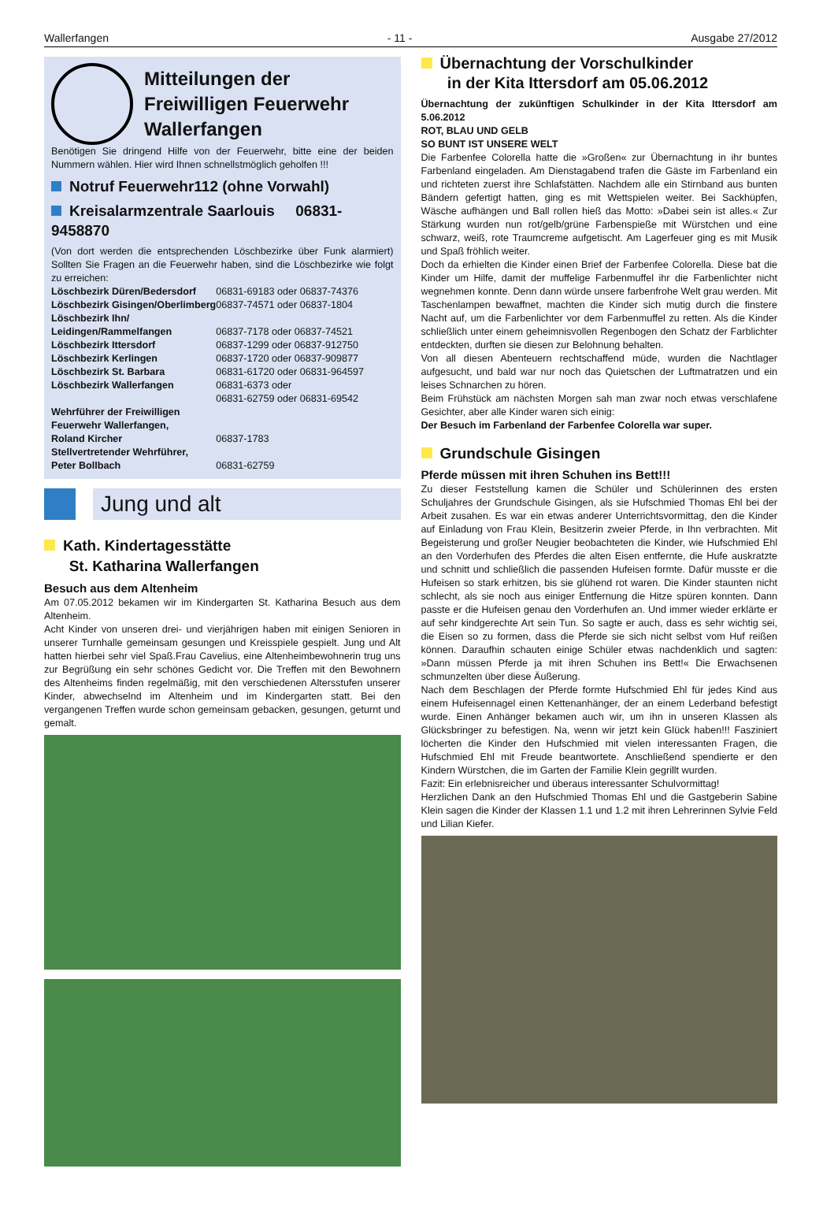Wallerfangen - 11 - Ausgabe 27/2012
Mitteilungen der Freiwilligen Feuerwehr Wallerfangen
Benötigen Sie dringend Hilfe von der Feuerwehr, bitte eine der beiden Nummern wählen. Hier wird Ihnen schnellstmöglich geholfen !!!
Notruf Feuerwehr112 (ohne Vorwahl)
Kreisalarmzentrale Saarlouis 06831-9458870
(Von dort werden die entsprechenden Löschbezirke über Funk alarmiert) Sollten Sie Fragen an die Feuerwehr haben, sind die Löschbezirke wie folgt zu erreichen:
| Löschbezirk Düren/Bedersdorf | 06831-69183 oder 06837-74376 |
| Löschbezirk Gisingen/Oberlimberg | 06837-74571 oder 06837-1804 |
| Löschbezirk Ihn/ Leidingen/Rammelfangen | 06837-7178 oder 06837-74521 |
| Löschbezirk Ittersdorf | 06837-1299 oder 06837-912750 |
| Löschbezirk Kerlingen | 06837-1720 oder 06837-909877 |
| Löschbezirk St. Barbara | 06831-61720 oder 06831-964597 |
| Löschbezirk Wallerfangen | 06831-6373 oder 06831-62759 oder 06831-69542 |
| Wehrführer der Freiwilligen Feuerwehr Wallerfangen, Roland Kircher | 06837-1783 |
| Stellvertretender Wehrführer, Peter Bollbach | 06831-62759 |
Jung und alt
Kath. Kindertagesstätte
St. Katharina Wallerfangen
Besuch aus dem Altenheim
Am 07.05.2012 bekamen wir im Kindergarten St. Katharina Besuch aus dem Altenheim.
Acht Kinder von unseren drei- und vierjährigen haben mit einigen Senioren in unserer Turnhalle gemeinsam gesungen und Kreisspiele gespielt. Jung und Alt hatten hierbei sehr viel Spaß.Frau Cavelius, eine Altenheimbewohnerin trug uns zur Begrüßung ein sehr schönes Gedicht vor. Die Treffen mit den Bewohnern des Altenheims finden regelmäßig, mit den verschiedenen Altersstufen unserer Kinder, abwechselnd im Altenheim und im Kindergarten statt. Bei den vergangenen Treffen wurde schon gemeinsam gebacken, gesungen, geturnt und gemalt.
Übernachtung der Vorschulkinder
in der Kita Ittersdorf am 05.06.2012
Übernachtung der zukünftigen Schulkinder in der Kita Ittersdorf am 5.06.2012
ROT, BLAU UND GELB
SO BUNT IST UNSERE WELT
Die Farbenfee Colorella hatte die »Großen« zur Übernachtung in ihr buntes Farbenland eingeladen. Am Dienstagabend trafen die Gäste im Farbenland ein und richteten zuerst ihre Schlafstätten. Nachdem alle ein Stirnband aus bunten Bändern gefertigt hatten, ging es mit Wettspielen weiter. Bei Sackhüpfen, Wäsche aufhängen und Ball rollen hieß das Motto: »Dabei sein ist alles.« Zur Stärkung wurden nun rot/gelb/grüne Farbenspieße mit Würstchen und eine schwarz, weiß, rote Traumcreme aufgetischt. Am Lagerfeuer ging es mit Musik und Spaß fröhlich weiter.
Doch da erhielten die Kinder einen Brief der Farbenfee Colorella. Diese bat die Kinder um Hilfe, damit der muffelige Farbenmuffel ihr die Farbenlichter nicht wegnehmen konnte. Denn dann würde unsere farbenfrohe Welt grau werden. Mit Taschenlampen bewaffnet, machten die Kinder sich mutig durch die finstere Nacht auf, um die Farbenlichter vor dem Farbenmuffel zu retten. Als die Kinder schließlich unter einem geheimnisvollen Regenbogen den Schatz der Farblichter entdeckten, durften sie diesen zur Belohnung behalten.
Von all diesen Abenteuern rechtschaffend müde, wurden die Nachtlager aufgesucht, und bald war nur noch das Quietschen der Luftmatratzen und ein leises Schnarchen zu hören.
Beim Frühstück am nächsten Morgen sah man zwar noch etwas verschlafene Gesichter, aber alle Kinder waren sich einig:
Der Besuch im Farbenland der Farbenfee Colorella war super.
Grundschule Gisingen
Pferde müssen mit ihren Schuhen ins Bett!!!
Zu dieser Feststellung kamen die Schüler und Schülerinnen des ersten Schuljahres der Grundschule Gisingen, als sie Hufschmied Thomas Ehl bei der Arbeit zusahen. Es war ein etwas anderer Unterrichtsvormittag, den die Kinder auf Einladung von Frau Klein, Besitzerin zweier Pferde, in Ihn verbrachten. Mit Begeisterung und großer Neugier beobachteten die Kinder, wie Hufschmied Ehl an den Vorderhufen des Pferdes die alten Eisen entfernte, die Hufe auskratzte und schnitt und schließlich die passenden Hufeisen formte. Dafür musste er die Hufeisen so stark erhitzen, bis sie glühend rot waren. Die Kinder staunten nicht schlecht, als sie noch aus einiger Entfernung die Hitze spüren konnten. Dann passte er die Hufeisen genau den Vorderhufen an. Und immer wieder erklärte er auf sehr kindgerechte Art sein Tun. So sagte er auch, dass es sehr wichtig sei, die Eisen so zu formen, dass die Pferde sie sich nicht selbst vom Huf reißen können. Daraufhin schauten einige Schüler etwas nachdenklich und sagten: »Dann müssen Pferde ja mit ihren Schuhen ins Bett!« Die Erwachsenen schmunzelten über diese Äußerung.
Nach dem Beschlagen der Pferde formte Hufschmied Ehl für jedes Kind aus einem Hufeisennagel einen Kettenanhänger, der an einem Lederband befestigt wurde. Einen Anhänger bekamen auch wir, um ihn in unseren Klassen als Glücksbringer zu befestigen. Na, wenn wir jetzt kein Glück haben!!! Fasziniert löcherten die Kinder den Hufschmied mit vielen interessanten Fragen, die Hufschmied Ehl mit Freude beantwortete. Anschließend spendierte er den Kindern Würstchen, die im Garten der Familie Klein gegrillt wurden.
Fazit: Ein erlebnisreicher und überaus interessanter Schulvormittag!
Herzlichen Dank an den Hufschmied Thomas Ehl und die Gastgeberin Sabine Klein sagen die Kinder der Klassen 1.1 und 1.2 mit ihren Lehrerinnen Sylvie Feld und Lilian Kiefer.